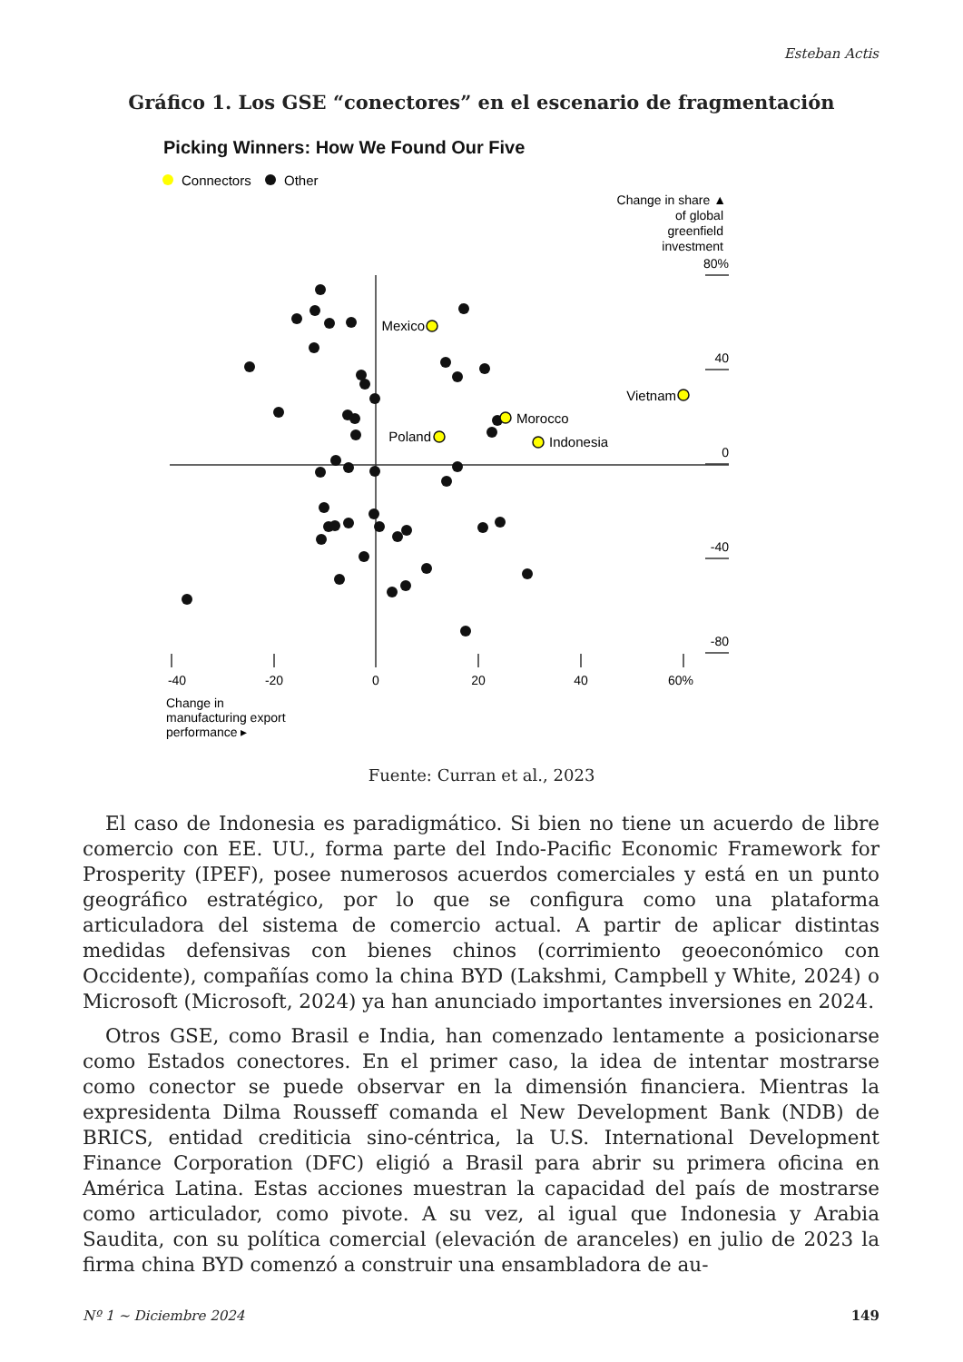Esteban Actis
Gráfico 1. Los GSE “conectores” en el escenario de fragmentación
Picking Winners: How We Found Our Five
Connectors
Other
Change in share ▲
of global
greenfield
investment
80%
40
0
-40
-80
-40
-20
0
20
40
60%
Change in
manufacturing export
performance ▸
Mexico
Vietnam
Morocco
Poland
Indonesia
Fuente: Curran et al., 2023
El caso de Indonesia es paradigmático. Si bien no tiene un acuerdo de libre comercio con EE. UU., forma parte del Indo-Pacific Economic Framework for Prosperity (IPEF), posee numerosos acuerdos comerciales y está en un punto geográfico estratégico, por lo que se configura como una plataforma articuladora del sistema de comercio actual. A partir de aplicar distintas medidas defensivas con bienes chinos (corrimiento geoeconómico con Occidente), compañías como la china BYD (Lakshmi, Campbell y White, 2024) o Microsoft (Microsoft, 2024) ya han anunciado importantes inversiones en 2024.
Otros GSE, como Brasil e India, han comenzado lentamente a posicionarse como Estados conectores. En el primer caso, la idea de intentar mostrarse como conector se puede observar en la dimensión financiera. Mientras la expresidenta Dilma Rousseff comanda el New Development Bank (NDB) de BRICS, entidad crediticia sino-céntrica, la U.S. International Development Finance Corporation (DFC) eligió a Brasil para abrir su primera oficina en América Latina. Estas acciones muestran la capacidad del país de mostrarse como articulador, como pivote. A su vez, al igual que Indonesia y Arabia Saudita, con su política comercial (elevación de aranceles) en julio de 2023 la firma china BYD comenzó a construir una ensambladora de au-
Nº 1 ~ Diciembre 2024 149